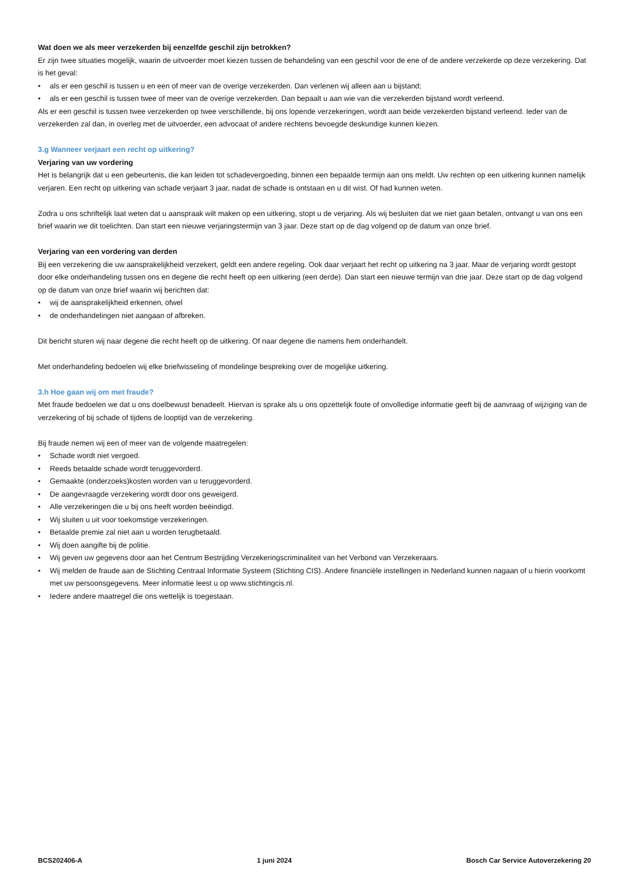Wat doen we als meer verzekerden bij eenzelfde geschil zijn betrokken?
Er zijn twee situaties mogelijk, waarin de uitvoerder moet kiezen tussen de behandeling van een geschil voor de ene of de andere verzekerde op deze verzekering. Dat is het geval:
• als er een geschil is tussen u en een of meer van de overige verzekerden. Dan verlenen wij alleen aan u bijstand;
• als er een geschil is tussen twee of meer van de overige verzekerden. Dan bepaalt u aan wie van die verzekerden bijstand wordt verleend.
Als er een geschil is tussen twee verzekerden op twee verschillende, bij ons lopende verzekeringen, wordt aan beide verzekerden bijstand verleend. Ieder van de verzekerden zal dan, in overleg met de uitvoerder, een advocaat of andere rechtens bevoegde deskundige kunnen kiezen.
3.g Wanneer verjaart een recht op uitkering?
Verjaring van uw vordering
Het is belangrijk dat u een gebeurtenis, die kan leiden tot schadevergoeding, binnen een bepaalde termijn aan ons meldt. Uw rechten op een uitkering kunnen namelijk verjaren. Een recht op uitkering van schade verjaart 3 jaar, nadat de schade is ontstaan en u dit wist. Of had kunnen weten.
Zodra u ons schriftelijk laat weten dat u aanspraak wilt maken op een uitkering, stopt u de verjaring. Als wij besluiten dat we niet gaan betalen, ontvangt u van ons een brief waarin we dit toelichten. Dan start een nieuwe verjaringstermijn van 3 jaar. Deze start op de dag volgend op de datum van onze brief.
Verjaring van een vordering van derden
Bij een verzekering die uw aansprakelijkheid verzekert, geldt een andere regeling. Ook daar verjaart het recht op uitkering na 3 jaar. Maar de verjaring wordt gestopt door elke onderhandeling tussen ons en degene die recht heeft op een uitkering (een derde). Dan start een nieuwe termijn van drie jaar. Deze start op de dag volgend op de datum van onze brief waarin wij berichten dat:
• wij de aansprakelijkheid erkennen, ofwel
• de onderhandelingen niet aangaan of afbreken.
Dit bericht sturen wij naar degene die recht heeft op de uitkering. Of naar degene die namens hem onderhandelt.
Met onderhandeling bedoelen wij elke briefwisseling of mondelinge bespreking over de mogelijke uitkering.
3.h Hoe gaan wij om met fraude?
Met fraude bedoelen we dat u ons doelbewust benadeelt. Hiervan is sprake als u ons opzettelijk foute of onvolledige informatie geeft bij de aanvraag of wijziging van de verzekering of bij schade of tijdens de looptijd van de verzekering.
Bij fraude nemen wij een of meer van de volgende maatregelen:
• Schade wordt niet vergoed.
• Reeds betaalde schade wordt teruggevorderd.
• Gemaakte (onderzoeks)kosten worden van u teruggevorderd.
• De aangevraagde verzekering wordt door ons geweigerd.
• Alle verzekeringen die u bij ons heeft worden beëindigd.
• Wij sluiten u uit voor toekomstige verzekeringen.
• Betaalde premie zal niet aan u worden terugbetaald.
• Wij doen aangifte bij de politie.
• Wij geven uw gegevens door aan het Centrum Bestrijding Verzekeringscriminaliteit van het Verbond van Verzekeraars.
• Wij melden de fraude aan de Stichting Centraal Informatie Systeem (Stichting CIS). Andere financiële instellingen in Nederland kunnen nagaan of u hierin voorkomt met uw persoonsgegevens. Meer informatie leest u op www.stichtingcis.nl.
• Iedere andere maatregel die ons wettelijk is toegestaan.
BCS202406-A 1 juni 2024 Bosch Car Service Autoverzekering 20